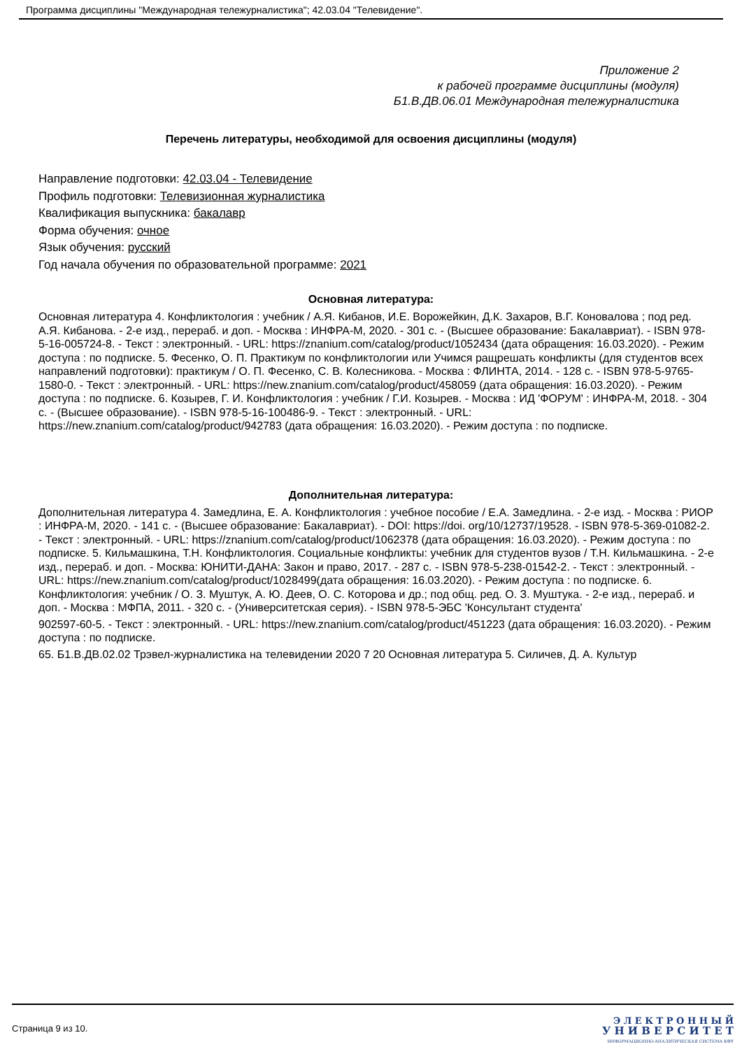Программа дисциплины "Международная тележурналистика"; 42.03.04 "Телевидение".
Приложение 2
к рабочей программе дисциплины (модуля)
Б1.В.ДВ.06.01 Международная тележурналистика
Перечень литературы, необходимой для освоения дисциплины (модуля)
Направление подготовки: 42.03.04 - Телевидение
Профиль подготовки: Телевизионная журналистика
Квалификация выпускника: бакалавр
Форма обучения: очное
Язык обучения: русский
Год начала обучения по образовательной программе: 2021
Основная литература:
Основная литература 4. Конфликтология : учебник / А.Я. Кибанов, И.Е. Ворожейкин, Д.К. Захаров, В.Г. Коновалова ; под ред. А.Я. Кибанова. - 2-е изд., перераб. и доп. - Москва : ИНФРА-М, 2020. - 301 с. - (Высшее образование: Бакалавриат). - ISBN 978-5-16-005724-8. - Текст : электронный. - URL: https://znanium.com/catalog/product/1052434 (дата обращения: 16.03.2020). - Режим доступа : по подписке. 5. Фесенко, О. П. Практикум по конфликтологии или Учимся ращрешать конфликты (для студентов всех направлений подготовки): практикум / О. П. Фесенко, С. В. Колесникова. - Москва : ФЛИНТА, 2014. - 128 с. - ISBN 978-5-9765-1580-0. - Текст : электронный. - URL: https://new.znanium.com/catalog/product/458059 (дата обращения: 16.03.2020). - Режим доступа : по подписке. 6. Козырев, Г. И. Конфликтология : учебник / Г.И. Козырев. - Москва : ИД 'ФОРУМ' : ИНФРА-М, 2018. - 304 с. - (Высшее образование). - ISBN 978-5-16-100486-9. - Текст : электронный. - URL: https://new.znanium.com/catalog/product/942783 (дата обращения: 16.03.2020). - Режим доступа : по подписке.
Дополнительная литература:
Дополнительная литература 4. Замедлина, Е. А. Конфликтология : учебное пособие / Е.А. Замедлина. - 2-е изд. - Москва : РИОР : ИНФРА-М, 2020. - 141 с. - (Высшее образование: Бакалавриат). - DOI: https://doi. org/10/12737/19528. - ISBN 978-5-369-01082-2. - Текст : электронный. - URL: https://znanium.com/catalog/product/1062378 (дата обращения: 16.03.2020). - Режим доступа : по подписке. 5. Кильмашкина, Т.Н. Конфликтология. Социальные конфликты: учебник для студентов вузов / Т.Н. Кильмашкина. - 2-е изд., перераб. и доп. - Москва: ЮНИТИ-ДАНА: Закон и право, 2017. - 287 с. - ISBN 978-5-238-01542-2. - Текст : электронный. - URL: https://new.znanium.com/catalog/product/1028499(дата обращения: 16.03.2020). - Режим доступа : по подписке. 6. Конфликтология: учебник / О. З. Муштук, А. Ю. Деев, О. С. Которова и др.; под общ. ред. О. З. Муштука. - 2-е изд., перераб. и доп. - Москва : МФПА, 2011. - 320 с. - (Университетская серия). - ISBN 978-5-ЭБС 'Консультант студента'
902597-60-5. - Текст : электронный. - URL: https://new.znanium.com/catalog/product/451223 (дата обращения: 16.03.2020). - Режим доступа : по подписке.
65. Б1.В.ДВ.02.02 Трэвел-журналистика на телевидении 2020 7 20 Основная литература 5. Силичев, Д. А. Культур
Страница 9 из 10.
Э Л Е К Т Р О Н Н Ы Й
У Н И В Е Р С И Т Е Т
ИНФОРМАЦИОННО-АНАЛИТИЧЕСКАЯ СИСТЕМА КФУ